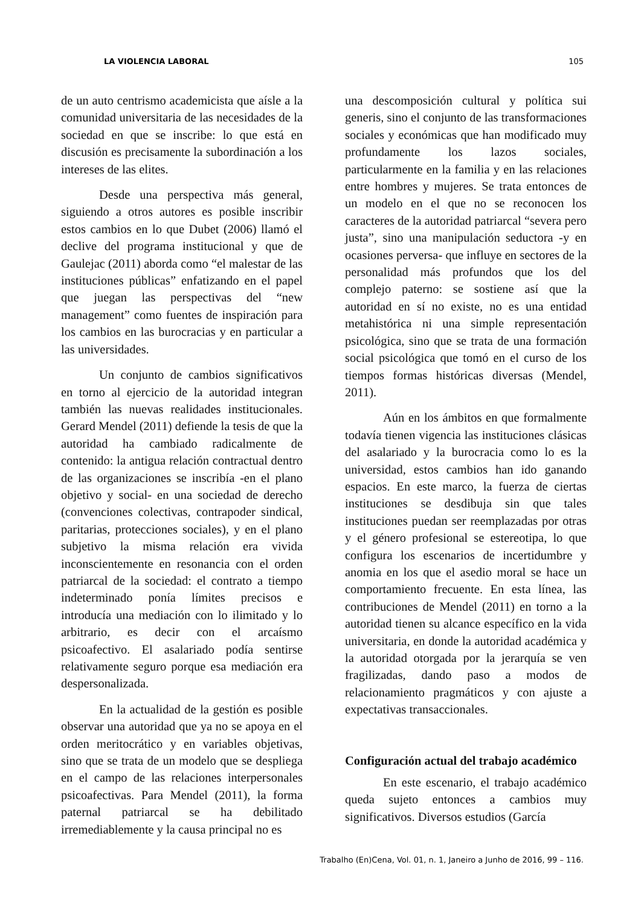LA VIOLENCIA LABORAL 105
de un auto centrismo academicista que aísle a la comunidad universitaria de las necesidades de la sociedad en que se inscribe: lo que está en discusión es precisamente la subordinación a los intereses de las elites.
Desde una perspectiva más general, siguiendo a otros autores es posible inscribir estos cambios en lo que Dubet (2006) llamó el declive del programa institucional y que de Gaulejac (2011) aborda como “el malestar de las instituciones públicas” enfatizando en el papel que juegan las perspectivas del “new management” como fuentes de inspiración para los cambios en las burocracias y en particular a las universidades.
Un conjunto de cambios significativos en torno al ejercicio de la autoridad integran también las nuevas realidades institucionales. Gerard Mendel (2011) defiende la tesis de que la autoridad ha cambiado radicalmente de contenido: la antigua relación contractual dentro de las organizaciones se inscribía -en el plano objetivo y social- en una sociedad de derecho (convenciones colectivas, contrapoder sindical, paritarias, protecciones sociales), y en el plano subjetivo la misma relación era vivida inconscientemente en resonancia con el orden patriarcal de la sociedad: el contrato a tiempo indeterminado ponía límites precisos e introducía una mediación con lo ilimitado y lo arbitrario, es decir con el arcaísmo psicoafectivo. El asalariado podía sentirse relativamente seguro porque esa mediación era despersonalizada.
En la actualidad de la gestión es posible observar una autoridad que ya no se apoya en el orden meritocrático y en variables objetivas, sino que se trata de un modelo que se despliega en el campo de las relaciones interpersonales psicoafectivas. Para Mendel (2011), la forma paternal patriarcal se ha debilitado irremediablemente y la causa principal no es
una descomposición cultural y política sui generis, sino el conjunto de las transformaciones sociales y económicas que han modificado muy profundamente los lazos sociales, particularmente en la familia y en las relaciones entre hombres y mujeres. Se trata entonces de un modelo en el que no se reconocen los caracteres de la autoridad patriarcal “severa pero justa”, sino una manipulación seductora -y en ocasiones perversa- que influye en sectores de la personalidad más profundos que los del complejo paterno: se sostiene así que la autoridad en sí no existe, no es una entidad metahistórica ni una simple representación psicológica, sino que se trata de una formación social psicológica que tomó en el curso de los tiempos formas históricas diversas (Mendel, 2011).
Aún en los ámbitos en que formalmente todavía tienen vigencia las instituciones clásicas del asalariado y la burocracia como lo es la universidad, estos cambios han ido ganando espacios. En este marco, la fuerza de ciertas instituciones se desdibuja sin que tales instituciones puedan ser reemplazadas por otras y el género profesional se estereotipa, lo que configura los escenarios de incertidumbre y anomia en los que el asedio moral se hace un comportamiento frecuente. En esta línea, las contribuciones de Mendel (2011) en torno a la autoridad tienen su alcance específico en la vida universitaria, en donde la autoridad académica y la autoridad otorgada por la jerarquía se ven fragilizadas, dando paso a modos de relacionamiento pragmáticos y con ajuste a expectativas transaccionales.
Configuración actual del trabajo académico
En este escenario, el trabajo académico queda sujeto entonces a cambios muy significativos. Diversos estudios (García
Trabalho (En)Cena, Vol. 01, n. 1, Janeiro a Junho de 2016, 99 – 116.